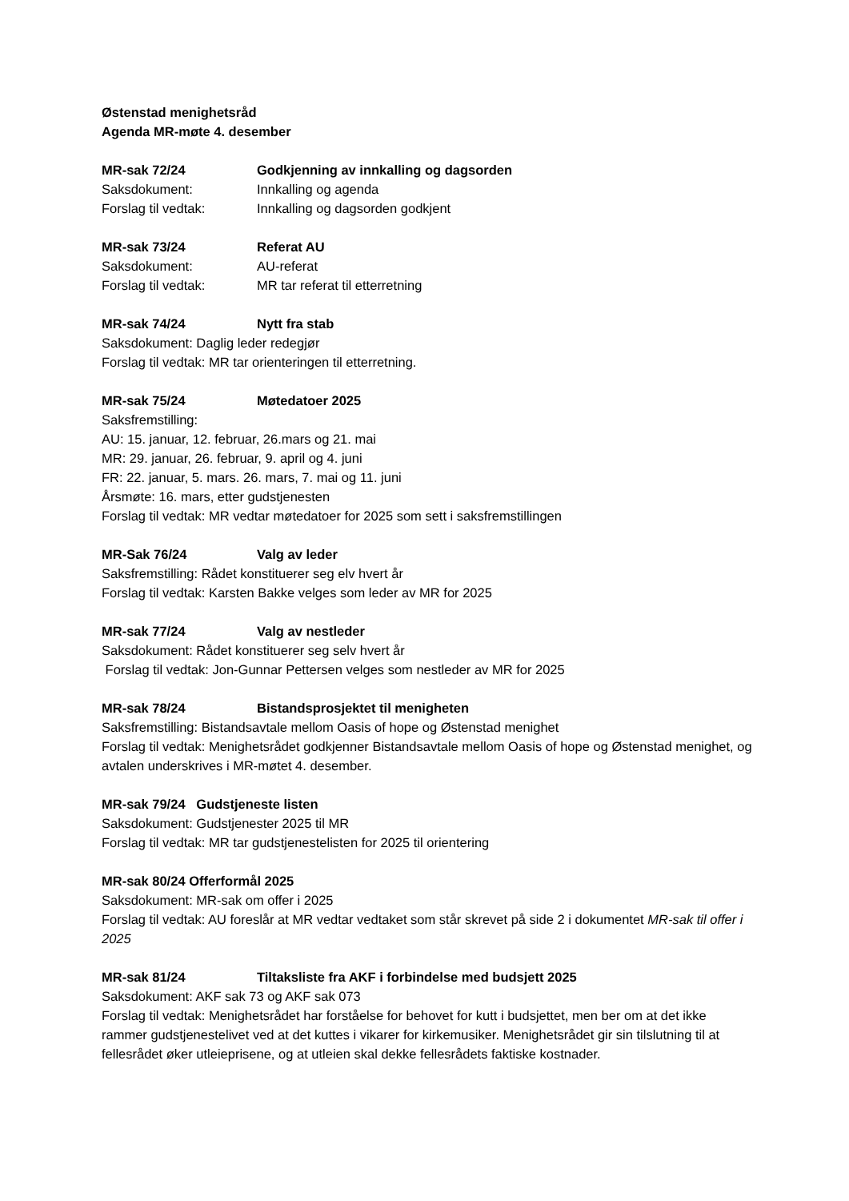Østenstad menighetsråd
Agenda MR-møte 4. desember
MR-sak 72/24 Godkjenning av innkalling og dagsorden
Saksdokument: Innkalling og agenda
Forslag til vedtak: Innkalling og dagsorden godkjent
MR-sak 73/24 Referat AU
Saksdokument: AU-referat
Forslag til vedtak: MR tar referat til etterretning
MR-sak 74/24 Nytt fra stab
Saksdokument: Daglig leder redegjør
Forslag til vedtak: MR tar orienteringen til etterretning.
MR-sak 75/24 Møtedatoer 2025
Saksfremstilling:
AU: 15. januar, 12. februar, 26.mars og 21. mai
MR: 29. januar, 26. februar, 9. april og 4. juni
FR: 22. januar, 5. mars. 26. mars, 7. mai og 11. juni
Årsmøte: 16. mars, etter gudstjenesten
Forslag til vedtak: MR vedtar møtedatoer for 2025 som sett i saksfremstillingen
MR-Sak 76/24 Valg av leder
Saksfremstilling: Rådet konstituerer seg elv hvert år
Forslag til vedtak: Karsten Bakke velges som leder av MR for 2025
MR-sak 77/24 Valg av nestleder
Saksdokument: Rådet konstituerer seg selv hvert år
Forslag til vedtak: Jon-Gunnar Pettersen velges som nestleder av MR for 2025
MR-sak 78/24 Bistandsprosjektet til menigheten
Saksfremstilling: Bistandsavtale mellom Oasis of hope og Østenstad menighet
Forslag til vedtak: Menighetsrådet godkjenner Bistandsavtale mellom Oasis of hope og Østenstad menighet, og avtalen underskrives i MR-møtet 4. desember.
MR-sak 79/24 Gudstjeneste listen
Saksdokument: Gudstjenester 2025 til MR
Forslag til vedtak: MR tar gudstjenestelisten for 2025 til orientering
MR-sak 80/24 Offerformål 2025
Saksdokument: MR-sak om offer i 2025
Forslag til vedtak: AU foreslår at MR vedtar vedtaket som står skrevet på side 2 i dokumentet MR-sak til offer i 2025
MR-sak 81/24 Tiltaksliste fra AKF i forbindelse med budsjett 2025
Saksdokument: AKF sak 73 og AKF sak 073
Forslag til vedtak: Menighetsrådet har forståelse for behovet for kutt i budsjettet, men ber om at det ikke rammer gudstjenestelivet ved at det kuttes i vikarer for kirkemusiker. Menighetsrådet gir sin tilslutning til at fellesrådet øker utleieprisene, og at utleien skal dekke fellesrådets faktiske kostnader.